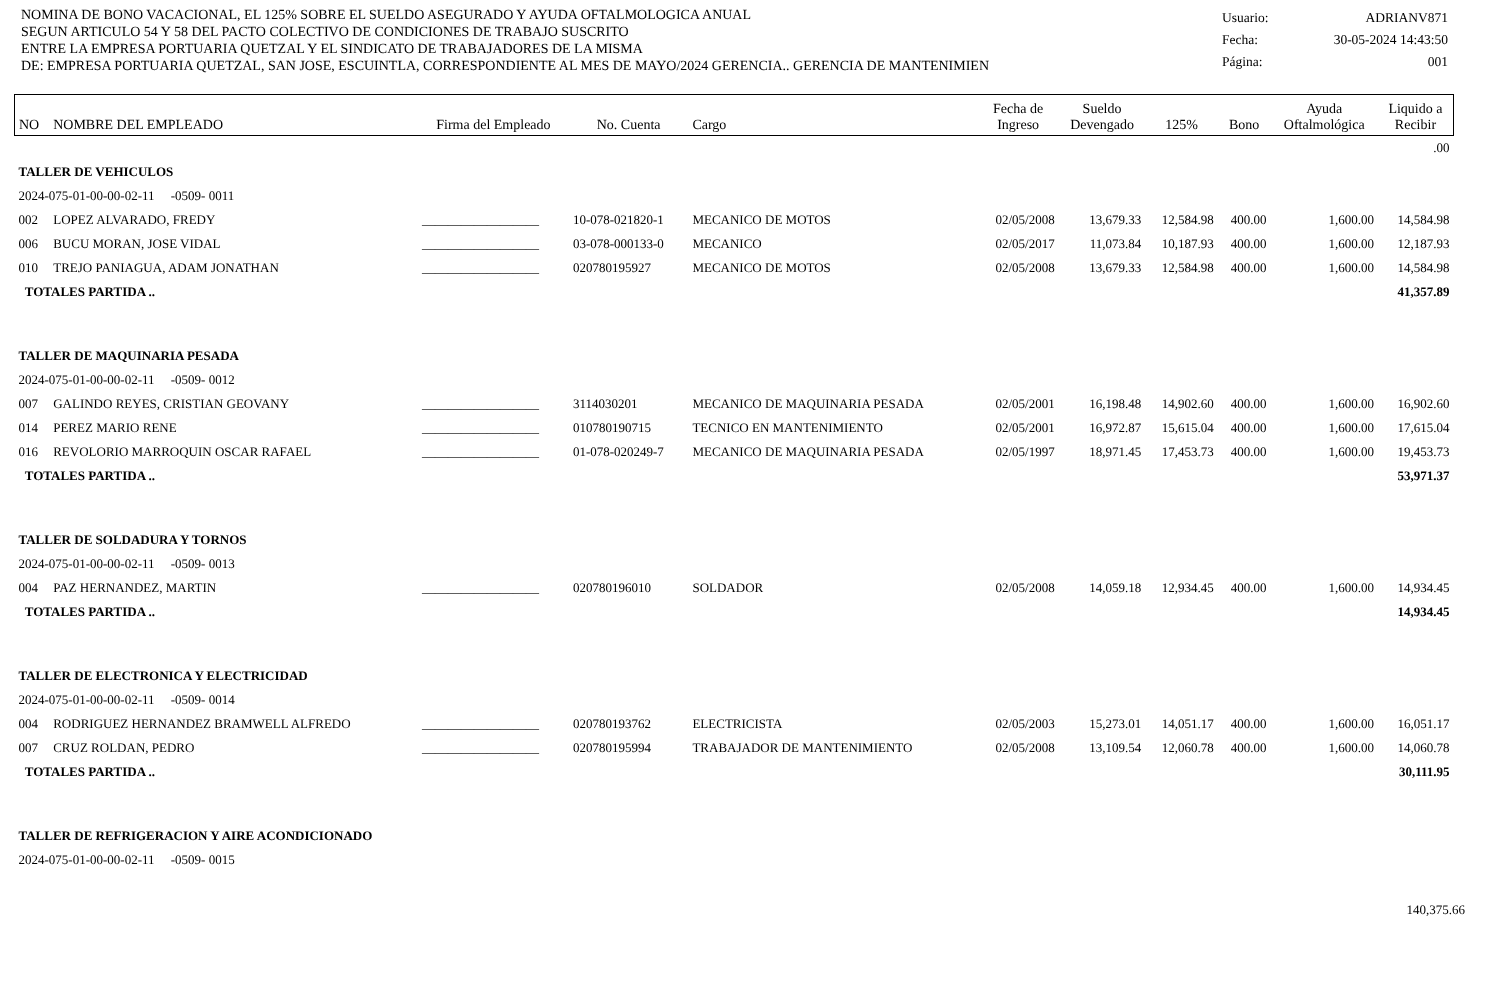NOMINA DE BONO VACACIONAL, EL 125% SOBRE EL SUELDO ASEGURADO Y AYUDA OFTALMOLOGICA ANUAL
SEGUN ARTICULO 54 Y 58 DEL PACTO COLECTIVO DE CONDICIONES DE TRABAJO SUSCRITO
ENTRE LA EMPRESA PORTUARIA QUETZAL Y EL SINDICATO DE TRABAJADORES DE LA MISMA
DE: EMPRESA PORTUARIA QUETZAL, SAN JOSE, ESCUINTLA, CORRESPONDIENTE AL MES DE MAYO/2024 GERENCIA.. GERENCIA DE MANTENIMIEN
| Usuario: | ADRIANV871 |
| Fecha: | 30-05-2024 14:43:50 |
| Página: | 001 |
| NO | NOMBRE DEL EMPLEADO | Firma del Empleado | No. Cuenta | Cargo | Fecha de Ingreso | Sueldo Devengado | 125% | Bono | Ayuda Oftalmológica | Liquido a Recibir |
| --- | --- | --- | --- | --- | --- | --- | --- | --- | --- | --- |
| .00 | | | | | | | | | | |
| TALLER DE VEHICULOS | | | | | | | | | | |
| 2024-075-01-00-00-02-11 -0509- 0011 | | | | | | | | | | |
| 002 | LOPEZ ALVARADO, FREDY | __________________ | 10-078-021820-1 | MECANICO DE MOTOS | 02/05/2008 | 13,679.33 | 12,584.98 | 400.00 | 1,600.00 | 14,584.98 |
| 006 | BUCU MORAN, JOSE VIDAL | __________________ | 03-078-000133-0 | MECANICO | 02/05/2017 | 11,073.84 | 10,187.93 | 400.00 | 1,600.00 | 12,187.93 |
| 010 | TREJO PANIAGUA, ADAM JONATHAN | __________________ | 020780195927 | MECANICO DE MOTOS | 02/05/2008 | 13,679.33 | 12,584.98 | 400.00 | 1,600.00 | 14,584.98 |
| TOTALES PARTIDA .. | | | | | | | | | | 41,357.89 |
| TALLER DE MAQUINARIA PESADA | | | | | | | | | | |
| 2024-075-01-00-00-02-11 -0509- 0012 | | | | | | | | | | |
| 007 | GALINDO REYES, CRISTIAN GEOVANY | __________________ | 3114030201 | MECANICO DE MAQUINARIA PESADA | 02/05/2001 | 16,198.48 | 14,902.60 | 400.00 | 1,600.00 | 16,902.60 |
| 014 | PEREZ MARIO RENE | __________________ | 010780190715 | TECNICO EN MANTENIMIENTO | 02/05/2001 | 16,972.87 | 15,615.04 | 400.00 | 1,600.00 | 17,615.04 |
| 016 | REVOLORIO MARROQUIN OSCAR RAFAEL | __________________ | 01-078-020249-7 | MECANICO DE MAQUINARIA PESADA | 02/05/1997 | 18,971.45 | 17,453.73 | 400.00 | 1,600.00 | 19,453.73 |
| TOTALES PARTIDA .. | | | | | | | | | | 53,971.37 |
| TALLER DE SOLDADURA Y TORNOS | | | | | | | | | | |
| 2024-075-01-00-00-02-11 -0509- 0013 | | | | | | | | | | |
| 004 | PAZ HERNANDEZ, MARTIN | __________________ | 020780196010 | SOLDADOR | 02/05/2008 | 14,059.18 | 12,934.45 | 400.00 | 1,600.00 | 14,934.45 |
| TOTALES PARTIDA .. | | | | | | | | | | 14,934.45 |
| TALLER DE ELECTRONICA Y ELECTRICIDAD | | | | | | | | | | |
| 2024-075-01-00-00-02-11 -0509- 0014 | | | | | | | | | | |
| 004 | RODRIGUEZ HERNANDEZ BRAMWELL ALFREDO | __________________ | 020780193762 | ELECTRICISTA | 02/05/2003 | 15,273.01 | 14,051.17 | 400.00 | 1,600.00 | 16,051.17 |
| 007 | CRUZ ROLDAN, PEDRO | __________________ | 020780195994 | TRABAJADOR DE MANTENIMIENTO | 02/05/2008 | 13,109.54 | 12,060.78 | 400.00 | 1,600.00 | 14,060.78 |
| TOTALES PARTIDA .. | | | | | | | | | | 30,111.95 |
| TALLER DE REFRIGERACION Y AIRE ACONDICIONADO | | | | | | | | | | |
| 2024-075-01-00-00-02-11 -0509- 0015 | | | | | | | | | | |
140,375.66